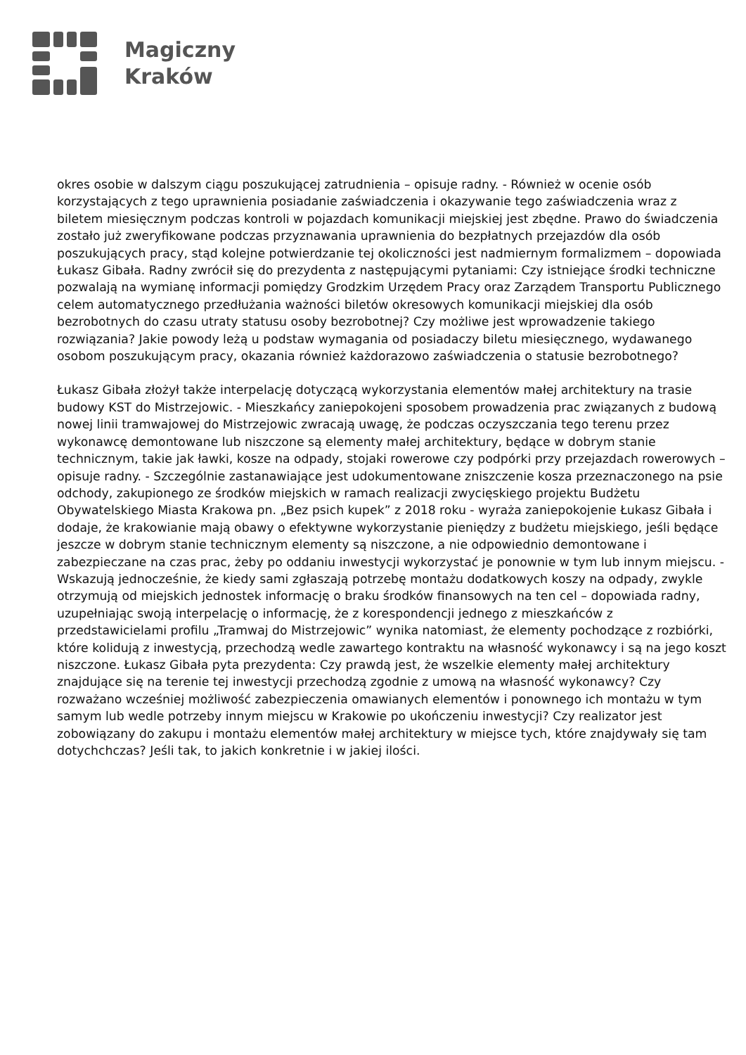Magiczny
Kraków
okres osobie w dalszym ciągu poszukującej zatrudnienia – opisuje radny. - Również w ocenie osób korzystających z tego uprawnienia posiadanie zaświadczenia i okazywanie tego zaświadczenia wraz z biletem miesięcznym podczas kontroli w pojazdach komunikacji miejskiej jest zbędne. Prawo do świadczenia zostało już zweryfikowane podczas przyznawania uprawnienia do bezpłatnych przejazdów dla osób poszukujących pracy, stąd kolejne potwierdzanie tej okoliczności jest nadmiernym formalizmem – dopowiada Łukasz Gibała. Radny zwrócił się do prezydenta z następującymi pytaniami: Czy istniejące środki techniczne pozwalają na wymianę informacji pomiędzy Grodzkim Urzędem Pracy oraz Zarządem Transportu Publicznego celem automatycznego przedłużania ważności biletów okresowych komunikacji miejskiej dla osób bezrobotnych do czasu utraty statusu osoby bezrobotnej? Czy możliwe jest wprowadzenie takiego rozwiązania? Jakie powody leżą u podstaw wymagania od posiadaczy biletu miesięcznego, wydawanego osobom poszukującym pracy, okazania również każdorazowo zaświadczenia o statusie bezrobotnego?
Łukasz Gibała złożył także interpelację dotyczącą wykorzystania elementów małej architektury na trasie budowy KST do Mistrzejowic. - Mieszkańcy zaniepokojeni sposobem prowadzenia prac związanych z budową nowej linii tramwajowej do Mistrzejowic zwracają uwagę, że podczas oczyszczania tego terenu przez wykonawcę demontowane lub niszczone są elementy małej architektury, będące w dobrym stanie technicznym, takie jak ławki, kosze na odpady, stojaki rowerowe czy podpórki przy przejazdach rowerowych – opisuje radny. - Szczególnie zastanawiające jest udokumentowane zniszczenie kosza przeznaczonego na psie odchody, zakupionego ze środków miejskich w ramach realizacji zwycięskiego projektu Budżetu Obywatelskiego Miasta Krakowa pn. „Bez psich kupek” z 2018 roku - wyraża zaniepokojenie Łukasz Gibała i dodaje, że krakowianie mają obawy o efektywne wykorzystanie pieniędzy z budżetu miejskiego, jeśli będące jeszcze w dobrym stanie technicznym elementy są niszczone, a nie odpowiednio demontowane i zabezpieczane na czas prac, żeby po oddaniu inwestycji wykorzystać je ponownie w tym lub innym miejscu. - Wskazują jednocześnie, że kiedy sami zgłaszają potrzebę montażu dodatkowych koszy na odpady, zwykle otrzymują od miejskich jednostek informację o braku środków finansowych na ten cel – dopowiada radny, uzupełniając swoją interpelację o informację, że z korespondencji jednego z mieszkańców z przedstawicielami profilu „Tramwaj do Mistrzejowic” wynika natomiast, że elementy pochodzące z rozbiórki, które kolidują z inwestycją, przechodzą wedle zawartego kontraktu na własność wykonawcy i są na jego koszt niszczone. Łukasz Gibała pyta prezydenta: Czy prawdą jest, że wszelkie elementy małej architektury znajdujące się na terenie tej inwestycji przechodzą zgodnie z umową na własność wykonawcy? Czy rozważano wcześniej możliwość zabezpieczenia omawianych elementów i ponownego ich montażu w tym samym lub wedle potrzeby innym miejscu w Krakowie po ukończeniu inwestycji? Czy realizator jest zobowiązany do zakupu i montażu elementów małej architektury w miejsce tych, które znajdywały się tam dotychchczas? Jeśli tak, to jakich konkretnie i w jakiej ilości.